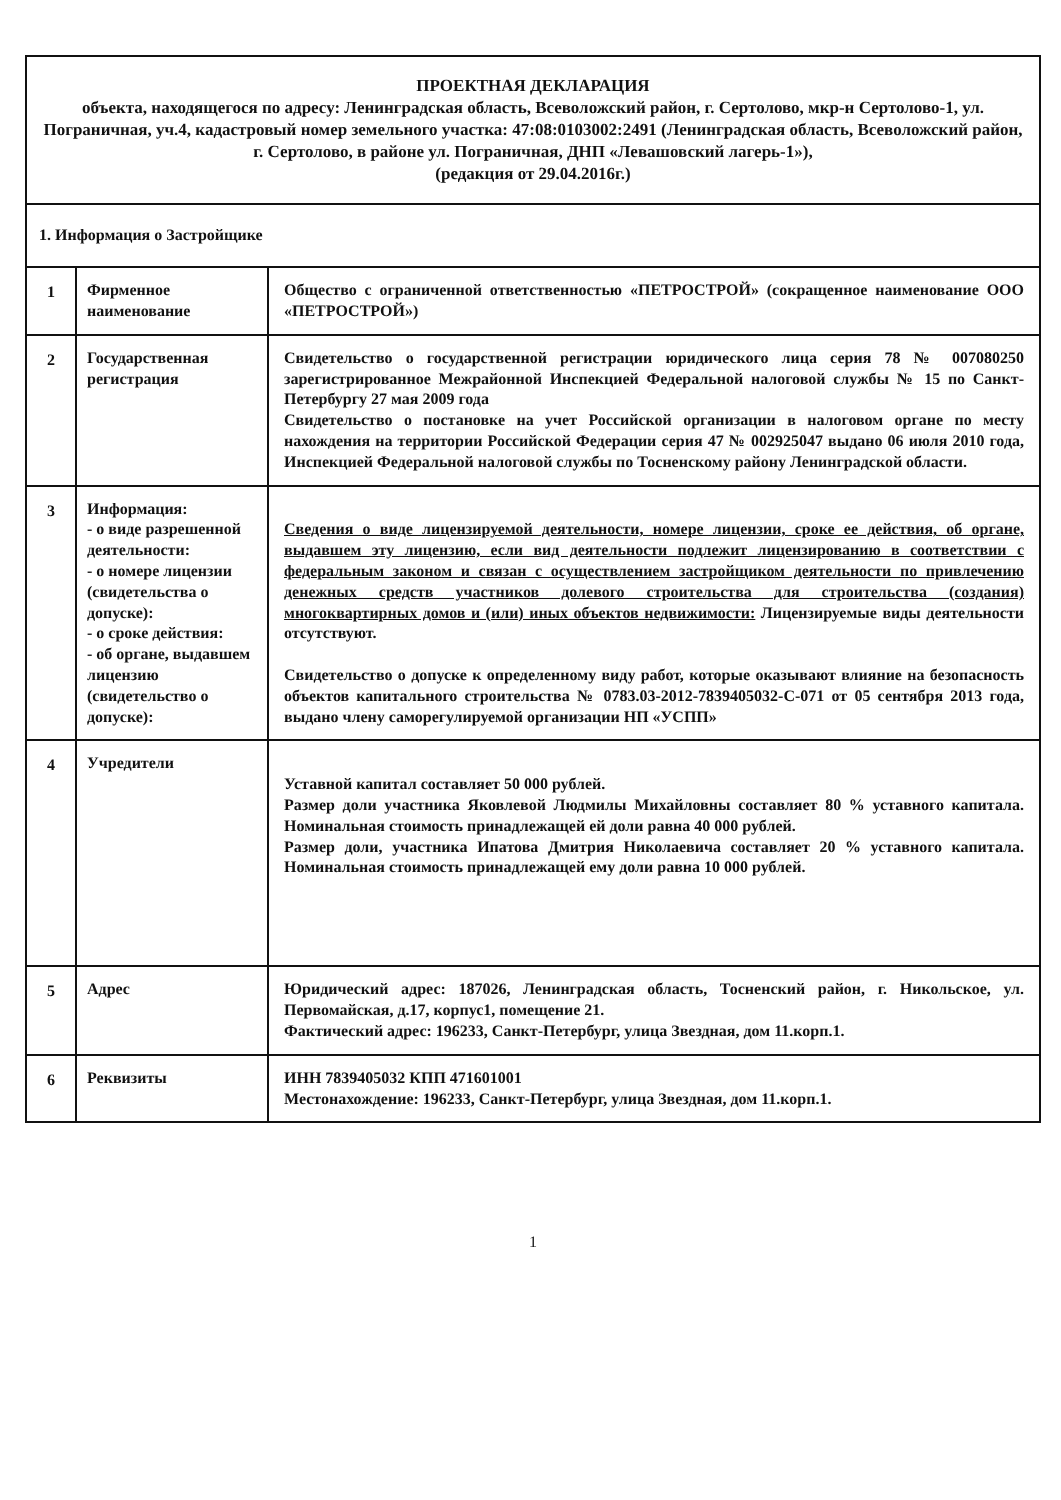| ПРОЕКТНАЯ ДЕКЛАРАЦИЯ объекта, находящегося по адресу: Ленинградская область, Всеволожский район, г. Сертолово, мкр-н Сертолово-1, ул. Пограничная, уч.4, кадастровый номер земельного участка: 47:08:0103002:2491 (Ленинградская область, Всеволожский район, г. Сертолово, в районе ул. Пограничная, ДНП «Левашовский лагерь-1»), (редакция от 29.04.2016г.) | | |
| 1. Информация о Застройщике | | |
| 1 | Фирменное наименование | Общество с ограниченной ответственностью «ПЕТРОСТРОЙ» (сокращенное наименование ООО «ПЕТРОСТРОЙ») |
| 2 | Государственная регистрация | Свидетельство о государственной регистрации юридического лица серия 78 № 007080250 зарегистрированное Межрайонной Инспекцией Федеральной налоговой службы № 15 по Санкт-Петербургу 27 мая 2009 года Свидетельство о постановке на учет Российской организации в налоговом органе по месту нахождения на территории Российской Федерации серия 47 № 002925047 выдано 06 июля 2010 года, Инспекцией Федеральной налоговой службы по Тосненскому району Ленинградской области. |
| 3 | Информация: - о виде разрешенной деятельности: - о номере лицензии (свидетельства о допуске): - о сроке действия: - об органе, выдавшем лицензию (свидетельство о допуске): | Сведения о виде лицензируемой деятельности, номере лицензии, сроке ее действия, об органе, выдавшем эту лицензию, если вид деятельности подлежит лицензированию в соответствии с федеральным законом и связан с осуществлением застройщиком деятельности по привлечению денежных средств участников долевого строительства для строительства (создания) многоквартирных домов и (или) иных объектов недвижимости: Лицензируемые виды деятельности отсутствуют. Свидетельство о допуске к определенному виду работ, которые оказывают влияние на безопасность объектов капитального строительства № 0783.03-2012-7839405032-С-071 от 05 сентября 2013 года, выдано члену саморегулируемой организации НП «УСПП» |
| 4 | Учредители | Уставной капитал составляет 50 000 рублей. Размер доли участника Яковлевой Людмилы Михайловны составляет 80 % уставного капитала. Номинальная стоимость принадлежащей ей доли равна 40 000 рублей. Размер доли, участника Ипатова Дмитрия Николаевича составляет 20 % уставного капитала. Номинальная стоимость принадлежащей ему доли равна 10 000 рублей. |
| 5 | Адрес | Юридический адрес: 187026, Ленинградская область, Тосненский район, г. Никольское, ул. Первомайская, д.17, корпус1, помещение 21. Фактический адрес: 196233, Санкт-Петербург, улица Звездная, дом 11.корп.1. |
| 6 | Реквизиты | ИНН 7839405032 КПП 471601001 Местонахождение: 196233, Санкт-Петербург, улица Звездная, дом 11.корп.1. |
1